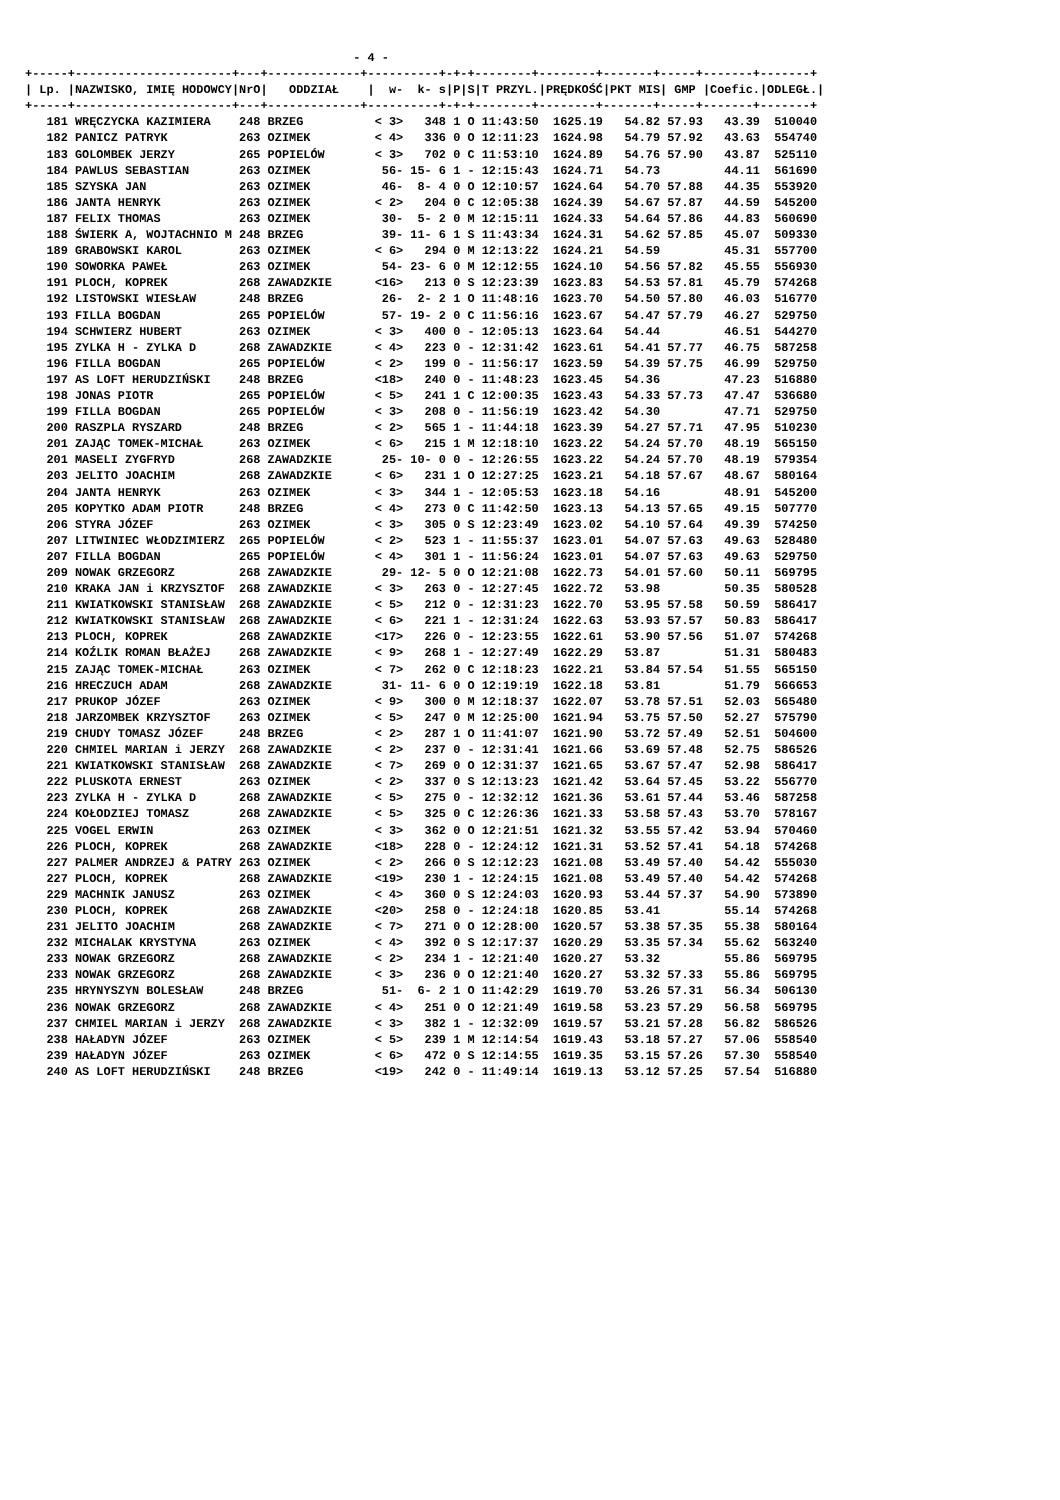- 4 -
+-----+----------------------+---+-------------+----------+-+-+--------+--------+-------+-----+-------+-------+
| Lp. |NAZWISKO, IMIĘ HODOWCY|NrO|   ODDZIAŁ    |  w-  k- s|P|S|T PRZYL.|PRĘDKOŚĆ|PKT MIS| GMP |Coefic.|ODLEGŁ.|
+-----+----------------------+---+-------------+----------+-+-+--------+--------+-------+-----+-------+-------+
   181 WRĘCZYCKA KAZIMIERA    248 BRZEG          < 3>   348 1 O 11:43:50  1625.19   54.82 57.93   43.39  510040
   182 PANICZ PATRYK          263 OZIMEK         < 4>   336 0 O 12:11:23  1624.98   54.79 57.92   43.63  554740
   183 GOLOMBEK JERZY         265 POPIELÓW       < 3>   702 0 C 11:53:10  1624.89   54.76 57.90   43.87  525110
   184 PAWLUS SEBASTIAN       263 OZIMEK          56- 15- 6 1 - 12:15:43  1624.71   54.73         44.11  561690
   185 SZYSKA JAN             263 OZIMEK          46-  8- 4 0 O 12:10:57  1624.64   54.70 57.88   44.35  553920
   186 JANTA HENRYK           263 OZIMEK         < 2>   204 0 C 12:05:38  1624.39   54.67 57.87   44.59  545200
   187 FELIX THOMAS           263 OZIMEK          30-  5- 2 0 M 12:15:11  1624.33   54.64 57.86   44.83  560690
   188 ŚWIERK A, WOJTACHNIO M 248 BRZEG           39- 11- 6 1 S 11:43:34  1624.31   54.62 57.85   45.07  509330
   189 GRABOWSKI KAROL        263 OZIMEK         < 6>   294 0 M 12:13:22  1624.21   54.59         45.31  557700
   190 SOWORKA PAWEŁ          263 OZIMEK          54- 23- 6 0 M 12:12:55  1624.10   54.56 57.82   45.55  556930
   191 PLOCH, KOPREK          268 ZAWADZKIE      <16>   213 0 S 12:23:39  1623.83   54.53 57.81   45.79  574268
   192 LISTOWSKI WIESŁAW      248 BRZEG           26-  2- 2 1 O 11:48:16  1623.70   54.50 57.80   46.03  516770
   193 FILLA BOGDAN           265 POPIELÓW        57- 19- 2 0 C 11:56:16  1623.67   54.47 57.79   46.27  529750
   194 SCHWIERZ HUBERT        263 OZIMEK         < 3>   400 0 - 12:05:13  1623.64   54.44         46.51  544270
   195 ZYLKA H - ZYLKA D      268 ZAWADZKIE      < 4>   223 0 - 12:31:42  1623.61   54.41 57.77   46.75  587258
   196 FILLA BOGDAN           265 POPIELÓW       < 2>   199 0 - 11:56:17  1623.59   54.39 57.75   46.99  529750
   197 AS LOFT HERUDZIŃSKI    248 BRZEG          <18>   240 0 - 11:48:23  1623.45   54.36         47.23  516880
   198 JONAS PIOTR            265 POPIELÓW       < 5>   241 1 C 12:00:35  1623.43   54.33 57.73   47.47  536680
   199 FILLA BOGDAN           265 POPIELÓW       < 3>   208 0 - 11:56:19  1623.42   54.30         47.71  529750
   200 RASZPLA RYSZARD        248 BRZEG          < 2>   565 1 - 11:44:18  1623.39   54.27 57.71   47.95  510230
   201 ZAJĄC TOMEK-MICHAŁ     263 OZIMEK         < 6>   215 1 M 12:18:10  1623.22   54.24 57.70   48.19  565150
   201 MASELI ZYGFRYD         268 ZAWADZKIE       25- 10- 0 0 - 12:26:55  1623.22   54.24 57.70   48.19  579354
   203 JELITO JOACHIM         268 ZAWADZKIE      < 6>   231 1 O 12:27:25  1623.21   54.18 57.67   48.67  580164
   204 JANTA HENRYK           263 OZIMEK         < 3>   344 1 - 12:05:53  1623.18   54.16         48.91  545200
   205 KOPYTKO ADAM PIOTR     248 BRZEG          < 4>   273 0 C 11:42:50  1623.13   54.13 57.65   49.15  507770
   206 STYRA JÓZEF            263 OZIMEK         < 3>   305 0 S 12:23:49  1623.02   54.10 57.64   49.39  574250
   207 LITWINIEC WŁODZIMIERZ  265 POPIELÓW       < 2>   523 1 - 11:55:37  1623.01   54.07 57.63   49.63  528480
   207 FILLA BOGDAN           265 POPIELÓW       < 4>   301 1 - 11:56:24  1623.01   54.07 57.63   49.63  529750
   209 NOWAK GRZEGORZ         268 ZAWADZKIE       29- 12- 5 0 O 12:21:08  1622.73   54.01 57.60   50.11  569795
   210 KRAKA JAN i KRZYSZTOF  268 ZAWADZKIE      < 3>   263 0 - 12:27:45  1622.72   53.98         50.35  580528
   211 KWIATKOWSKI STANISŁAW  268 ZAWADZKIE      < 5>   212 0 - 12:31:23  1622.70   53.95 57.58   50.59  586417
   212 KWIATKOWSKI STANISŁAW  268 ZAWADZKIE      < 6>   221 1 - 12:31:24  1622.63   53.93 57.57   50.83  586417
   213 PLOCH, KOPREK          268 ZAWADZKIE      <17>   226 0 - 12:23:55  1622.61   53.90 57.56   51.07  574268
   214 KOŹLIK ROMAN BŁAŻEJ    268 ZAWADZKIE      < 9>   268 1 - 12:27:49  1622.29   53.87         51.31  580483
   215 ZAJĄC TOMEK-MICHAŁ     263 OZIMEK         < 7>   262 0 C 12:18:23  1622.21   53.84 57.54   51.55  565150
   216 HRECZUCH ADAM          268 ZAWADZKIE       31- 11- 6 0 O 12:19:19  1622.18   53.81         51.79  566653
   217 PRUKOP JÓZEF           263 OZIMEK         < 9>   300 0 M 12:18:37  1622.07   53.78 57.51   52.03  565480
   218 JARZOMBEK KRZYSZTOF    263 OZIMEK         < 5>   247 0 M 12:25:00  1621.94   53.75 57.50   52.27  575790
   219 CHUDY TOMASZ JÓZEF     248 BRZEG          < 2>   287 1 O 11:41:07  1621.90   53.72 57.49   52.51  504600
   220 CHMIEL MARIAN i JERZY  268 ZAWADZKIE      < 2>   237 0 - 12:31:41  1621.66   53.69 57.48   52.75  586526
   221 KWIATKOWSKI STANISŁAW  268 ZAWADZKIE      < 7>   269 0 O 12:31:37  1621.65   53.67 57.47   52.98  586417
   222 PLUSKOTA ERNEST        263 OZIMEK         < 2>   337 0 S 12:13:23  1621.42   53.64 57.45   53.22  556770
   223 ZYLKA H - ZYLKA D      268 ZAWADZKIE      < 5>   275 0 - 12:32:12  1621.36   53.61 57.44   53.46  587258
   224 KOŁODZIEJ TOMASZ       268 ZAWADZKIE      < 5>   325 0 C 12:26:36  1621.33   53.58 57.43   53.70  578167
   225 VOGEL ERWIN            263 OZIMEK         < 3>   362 0 O 12:21:51  1621.32   53.55 57.42   53.94  570460
   226 PLOCH, KOPREK          268 ZAWADZKIE      <18>   228 0 - 12:24:12  1621.31   53.52 57.41   54.18  574268
   227 PALMER ANDRZEJ & PATRY 263 OZIMEK         < 2>   266 0 S 12:12:23  1621.08   53.49 57.40   54.42  555030
   227 PLOCH, KOPREK          268 ZAWADZKIE      <19>   230 1 - 12:24:15  1621.08   53.49 57.40   54.42  574268
   229 MACHNIK JANUSZ         263 OZIMEK         < 4>   360 0 S 12:24:03  1620.93   53.44 57.37   54.90  573890
   230 PLOCH, KOPREK          268 ZAWADZKIE      <20>   258 0 - 12:24:18  1620.85   53.41         55.14  574268
   231 JELITO JOACHIM         268 ZAWADZKIE      < 7>   271 0 O 12:28:00  1620.57   53.38 57.35   55.38  580164
   232 MICHALAK KRYSTYNA      263 OZIMEK         < 4>   392 0 S 12:17:37  1620.29   53.35 57.34   55.62  563240
   233 NOWAK GRZEGORZ         268 ZAWADZKIE      < 2>   234 1 - 12:21:40  1620.27   53.32         55.86  569795
   233 NOWAK GRZEGORZ         268 ZAWADZKIE      < 3>   236 0 O 12:21:40  1620.27   53.32 57.33   55.86  569795
   235 HRYNYSZYN BOLESŁAW     248 BRZEG           51-  6- 2 1 O 11:42:29  1619.70   53.26 57.31   56.34  506130
   236 NOWAK GRZEGORZ         268 ZAWADZKIE      < 4>   251 0 O 12:21:49  1619.58   53.23 57.29   56.58  569795
   237 CHMIEL MARIAN i JERZY  268 ZAWADZKIE      < 3>   382 1 - 12:32:09  1619.57   53.21 57.28   56.82  586526
   238 HAŁADYN JÓZEF          263 OZIMEK         < 5>   239 1 M 12:14:54  1619.43   53.18 57.27   57.06  558540
   239 HAŁADYN JÓZEF          263 OZIMEK         < 6>   472 0 S 12:14:55  1619.35   53.15 57.26   57.30  558540
   240 AS LOFT HERUDZIŃSKI    248 BRZEG          <19>   242 0 - 11:49:14  1619.13   53.12 57.25   57.54  516880